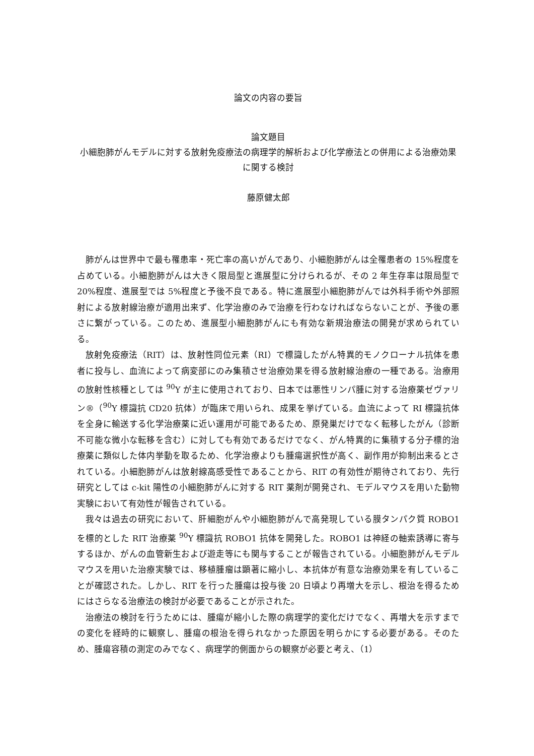論文の内容の要旨
論文題目
小細胞肺がんモデルに対する放射免疫療法の病理学的解析および化学療法との併用による治療効果に関する検討
藤原健太郎
肺がんは世界中で最も罹患率・死亡率の高いがんであり、小細胞肺がんは全罹患者の 15%程度を占めている。小細胞肺がんは大きく限局型と進展型に分けられるが、その 2 年生存率は限局型で 20%程度、進展型では 5%程度と予後不良である。特に進展型小細胞肺がんでは外科手術や外部照射による放射線治療が適用出来ず、化学治療のみで治療を行わなければならないことが、予後の悪さに繋がっている。このため、進展型小細胞肺がんにも有効な新規治療法の開発が求められている。
放射免疫療法（RIT）は、放射性同位元素（RI）で標識したがん特異的モノクローナル抗体を患者に投与し、血流によって病変部にのみ集積させ治療効果を得る放射線治療の一種である。治療用の放射性核種としては <sup>90</sup>Y が主に使用されており、日本では悪性リンパ腫に対する治療薬ゼヴァリン®（<sup>90</sup>Y 標識抗 CD20 抗体）が臨床で用いられ、成果を挙げている。血流によって RI 標識抗体を全身に輸送する化学治療薬に近い運用が可能であるため、原発巣だけでなく転移したがん（診断不可能な微小な転移を含む）に対しても有効であるだけでなく、がん特異的に集積する分子標的治療薬に類似した体内挙動を取るため、化学治療よりも腫瘍選択性が高く、副作用が抑制出来るとされている。小細胞肺がんは放射線高感受性であることから、RIT の有効性が期待されており、先行研究としては c-kit 陽性の小細胞肺がんに対する RIT 薬剤が開発され、モデルマウスを用いた動物実験において有効性が報告されている。
我々は過去の研究において、肝細胞がんや小細胞肺がんで高発現している膜タンパク質 ROBO1 を標的とした RIT 治療薬 <sup>90</sup>Y 標識抗 ROBO1 抗体を開発した。ROBO1 は神経の軸索誘導に寄与するほか、がんの血管新生および遊走等にも関与することが報告されている。小細胞肺がんモデルマウスを用いた治療実験では、移植腫瘤は顕著に縮小し、本抗体が有意な治療効果を有していることが確認された。しかし、RIT を行った腫瘍は投与後 20 日頃より再増大を示し、根治を得るためにはさらなる治療法の検討が必要であることが示された。
治療法の検討を行うためには、腫瘍が縮小した際の病理学的変化だけでなく、再増大を示すまでの変化を経時的に観察し、腫瘍の根治を得られなかった原因を明らかにする必要がある。そのため、腫瘍容積の測定のみでなく、病理学的側面からの観察が必要と考え、（1）